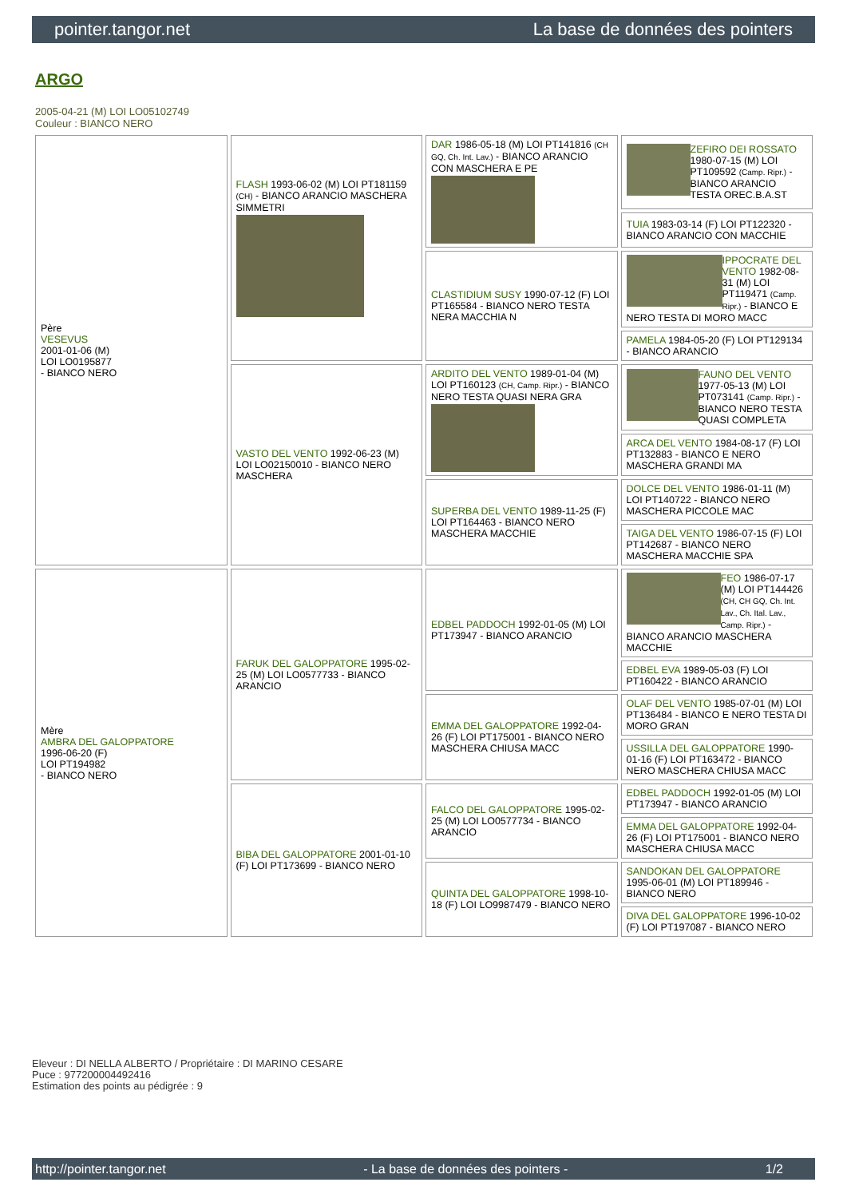pointer.tangor.net La base de données des pointers
ARGO
2005-04-21 (M) LOI LO05102749
Couleur : BIANCO NERO
| Père VESEVUS 2001-01-06 (M) LOI LO0195877 - BIANCO NERO | FLASH 1993-06-02 (M) LOI PT181159 (CH) - BIANCO ARANCIO MASCHERA SIMMETRI | DAR 1986-05-18 (M) LOI PT141816 (CH GQ, Ch. Int. Lav.) - BIANCO ARANCIO CON MASCHERA E PE | ZEFIRO DEI ROSSATO 1980-07-15 (M) LOI PT109592 (Camp. Ripr.) - BIANCO ARANCIO TESTA OREC.B.A.ST |
| | | | TUIA 1983-03-14 (F) LOI PT122320 - BIANCO ARANCIO CON MACCHIE |
| | | CLASTIDIUM SUSY 1990-07-12 (F) LOI PT165584 - BIANCO NERO TESTA NERA MACCHIA N | IPPOCRATE DEL VENTO 1982-08-31 (M) LOI PT119471 (Camp. Ripr.) - BIANCO E NERO TESTA DI MORO MACC |
| | | | PAMELA 1984-05-20 (F) LOI PT129134 - BIANCO ARANCIO |
| | VASTO DEL VENTO 1992-06-23 (M) LOI LO02150010 - BIANCO NERO MASCHERA | ARDITO DEL VENTO 1989-01-04 (M) LOI PT160123 (CH, Camp. Ripr.) - BIANCO NERO TESTA QUASI NERA GRA | FAUNO DEL VENTO 1977-05-13 (M) LOI PT073141 (Camp. Ripr.) - BIANCO NERO TESTA QUASI COMPLETA |
| | | | ARCA DEL VENTO 1984-08-17 (F) LOI PT132883 - BIANCO E NERO MASCHERA GRANDI MA |
| | | SUPERBA DEL VENTO 1989-11-25 (F) LOI PT164463 - BIANCO NERO MASCHERA MACCHIE | DOLCE DEL VENTO 1986-01-11 (M) LOI PT140722 - BIANCO NERO MASCHERA PICCOLE MAC |
| | | | TAIGA DEL VENTO 1986-07-15 (F) LOI PT142687 - BIANCO NERO MASCHERA MACCHIE SPA |
| Mère AMBRA DEL GALOPPATORE 1996-06-20 (F) LOI PT194982 - BIANCO NERO | FARUK DEL GALOPPATORE 1995-02-25 (M) LOI LO0577733 - BIANCO ARANCIO | EDBEL PADDOCH 1992-01-05 (M) LOI PT173947 - BIANCO ARANCIO | FEO 1986-07-17 (M) LOI PT144426 (CH, CH GQ, Ch. Int. Lav., Ch. Ital. Lav., Camp. Ripr.) - BIANCO ARANCIO MASCHERA MACCHIE |
| | | | EDBEL EVA 1989-05-03 (F) LOI PT160422 - BIANCO ARANCIO |
| | | EMMA DEL GALOPPATORE 1992-04-26 (F) LOI PT175001 - BIANCO NERO MASCHERA CHIUSA MACC | OLAF DEL VENTO 1985-07-01 (M) LOI PT136484 - BIANCO E NERO TESTA DI MORO GRAN |
| | | | USSILLA DEL GALOPPATORE 1990-01-16 (F) LOI PT163472 - BIANCO NERO MASCHERA CHIUSA MACC |
| | BIBA DEL GALOPPATORE 2001-01-10 (F) LOI PT173699 - BIANCO NERO | FALCO DEL GALOPPATORE 1995-02-25 (M) LOI LO0577734 - BIANCO ARANCIO | EDBEL PADDOCH 1992-01-05 (M) LOI PT173947 - BIANCO ARANCIO |
| | | | EMMA DEL GALOPPATORE 1992-04-26 (F) LOI PT175001 - BIANCO NERO MASCHERA CHIUSA MACC |
| | | QUINTA DEL GALOPPATORE 1998-10-18 (F) LOI LO9987479 - BIANCO NERO | SANDOKAN DEL GALOPPATORE 1995-06-01 (M) LOI PT189946 - BIANCO NERO |
| | | | DIVA DEL GALOPPATORE 1996-10-02 (F) LOI PT197087 - BIANCO NERO |
Eleveur : DI NELLA ALBERTO / Propriétaire : DI MARINO CESARE
Puce : 977200004492416
Estimation des points au pédigrée : 9
http://pointer.tangor.net - La base de données des pointers - 1/2